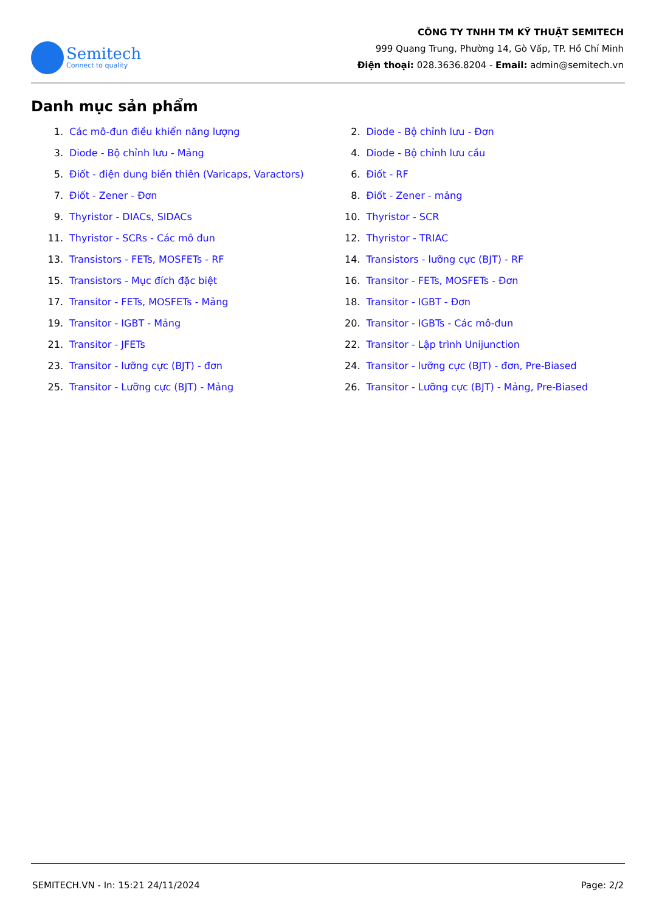Semitech
Connect to quality
CÔNG TY TNHH TM KỸ THUẬT SEMITECH
999 Quang Trung, Phường 14, Gò Vấp, TP. Hồ Chí Minh
Điện thoại: 028.3636.8204 - Email: admin@semitech.vn
Danh mục sản phẩm
1. Các mô-đun điều khiển năng lượng
2. Diode - Bộ chỉnh lưu - Đơn
3. Diode - Bộ chỉnh lưu - Mảng
4. Diode - Bộ chỉnh lưu cầu
5. Điốt - điện dung biến thiên (Varicaps, Varactors)
6. Điốt - RF
7. Điốt - Zener - Đơn
8. Điốt - Zener - mảng
9. Thyristor - DIACs, SIDACs
10. Thyristor - SCR
11. Thyristor - SCRs - Các mô đun
12. Thyristor - TRIAC
13. Transistors - FETs, MOSFETs - RF
14. Transistors - lưỡng cực (BJT) - RF
15. Transistors - Mục đích đặc biệt
16. Transitor - FETs, MOSFETs - Đơn
17. Transitor - FETs, MOSFETs - Mảng
18. Transitor - IGBT - Đơn
19. Transitor - IGBT - Mảng
20. Transitor - IGBTs - Các mô-đun
21. Transitor - JFETs
22. Transitor - Lập trình Unijunction
23. Transitor - lưỡng cực (BJT) - đơn
24. Transitor - lưỡng cực (BJT) - đơn, Pre-Biased
25. Transitor - Lưỡng cực (BJT) - Mảng
26. Transitor - Lưỡng cực (BJT) - Mảng, Pre-Biased
SEMITECH.VN - In: 15:21 24/11/2024 Page: 2/2